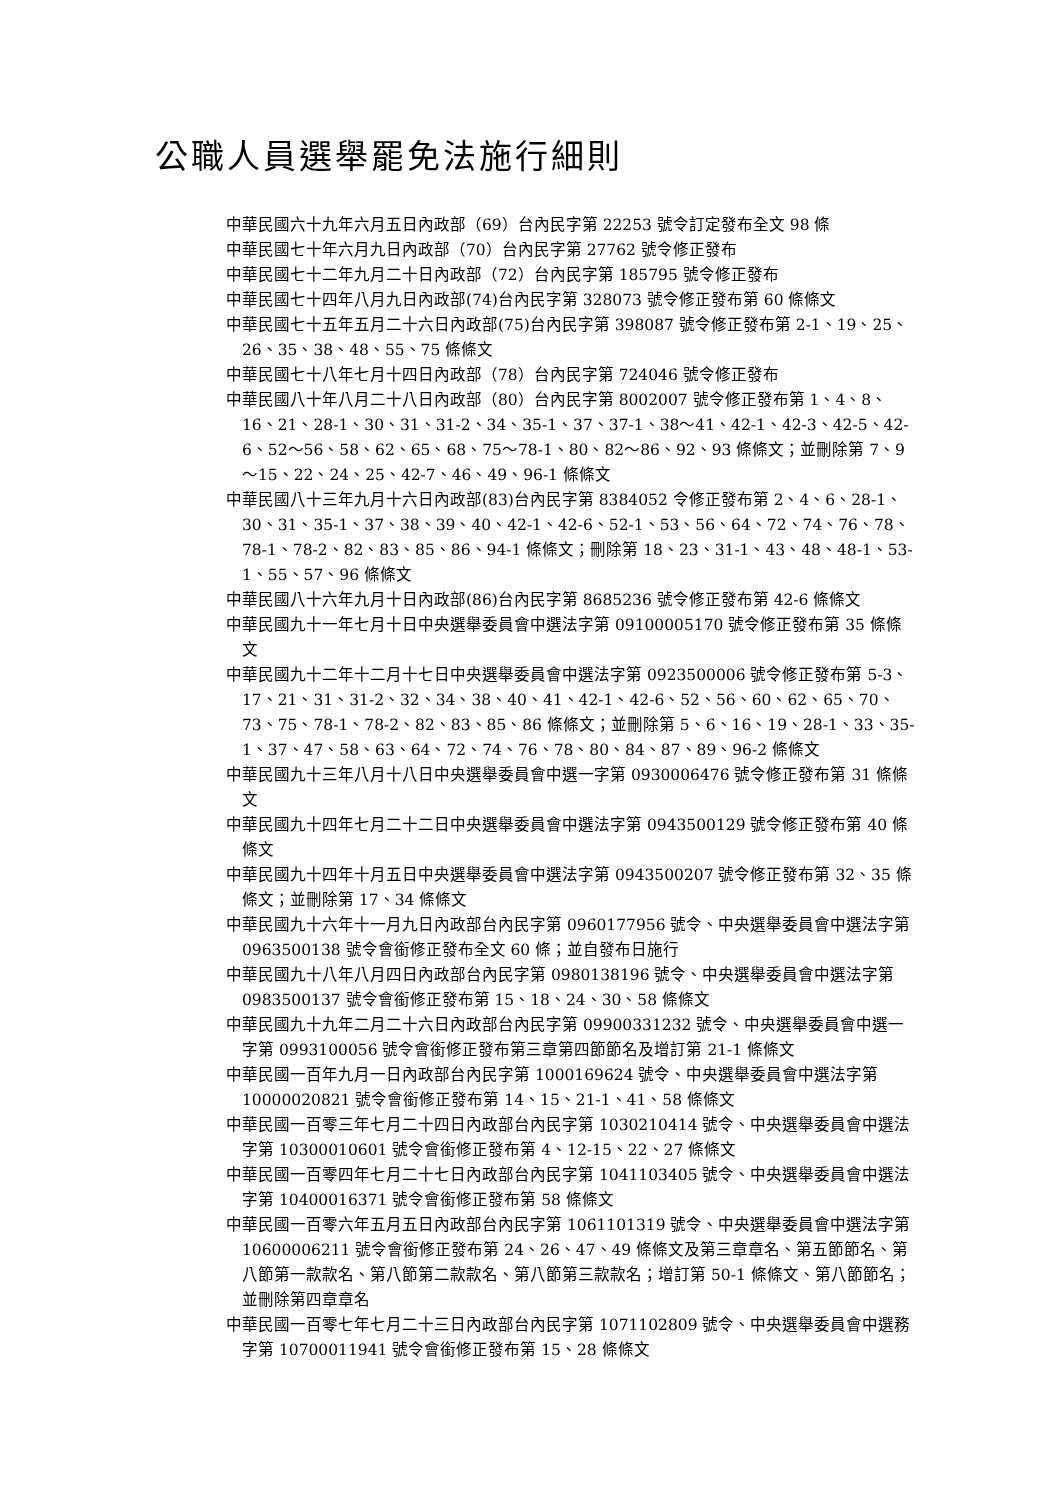公職人員選舉罷免法施行細則
中華民國六十九年六月五日內政部（69）台內民字第 22253 號令訂定發布全文 98 條
中華民國七十年六月九日內政部（70）台內民字第 27762 號令修正發布
中華民國七十二年九月二十日內政部（72）台內民字第 185795 號令修正發布
中華民國七十四年八月九日內政部(74)台內民字第 328073 號令修正發布第 60 條條文
中華民國七十五年五月二十六日內政部(75)台內民字第 398087 號令修正發布第 2-1、19、25、26、35、38、48、55、75 條條文
中華民國七十八年七月十四日內政部（78）台內民字第 724046 號令修正發布
中華民國八十年八月二十八日內政部（80）台內民字第 8002007 號令修正發布第 1、4、8、16、21、28-1、30、31、31-2、34、35-1、37、37-1、38～41、42-1、42-3、42-5、42-6、52～56、58、62、65、68、75～78-1、80、82～86、92、93 條條文；並刪除第 7、9 ～15、22、24、25、42-7、46、49、96-1 條條文
中華民國八十三年九月十六日內政部(83)台內民字第 8384052 令修正發布第 2、4、6、28-1、30、31、35-1、37、38、39、40、42-1、42-6、52-1、53、56、64、72、74、76、78、78-1、78-2、82、83、85、86、94-1 條條文；刪除第 18、23、31-1、43、48、48-1、53-1、55、57、96 條條文
中華民國八十六年九月十日內政部(86)台內民字第 8685236 號令修正發布第 42-6 條條文
中華民國九十一年七月十日中央選舉委員會中選法字第 09100005170 號令修正發布第 35 條條文
中華民國九十二年十二月十七日中央選舉委員會中選法字第 0923500006 號令修正發布第 5-3、17、21、31、31-2、32、34、38、40、41、42-1、42-6、52、56、60、62、65、70、73、75、78-1、78-2、82、83、85、86 條條文；並刪除第 5、6、16、19、28-1、33、35-1、37、47、58、63、64、72、74、76、78、80、84、87、89、96-2 條條文
中華民國九十三年八月十八日中央選舉委員會中選一字第 0930006476 號令修正發布第 31 條條文
中華民國九十四年七月二十二日中央選舉委員會中選法字第 0943500129 號令修正發布第 40 條條文
中華民國九十四年十月五日中央選舉委員會中選法字第 0943500207 號令修正發布第 32、35 條條文；並刪除第 17、34 條條文
中華民國九十六年十一月九日內政部台內民字第 0960177956 號令、中央選舉委員會中選法字第 0963500138 號令會銜修正發布全文 60 條；並自發布日施行
中華民國九十八年八月四日內政部台內民字第 0980138196 號令、中央選舉委員會中選法字第 0983500137 號令會銜修正發布第 15、18、24、30、58 條條文
中華民國九十九年二月二十六日內政部台內民字第 09900331232 號令、中央選舉委員會中選一字第 0993100056 號令會銜修正發布第三章第四節節名及增訂第 21-1 條條文
中華民國一百年九月一日內政部台內民字第 1000169624 號令、中央選舉委員會中選法字第 10000020821 號令會銜修正發布第 14、15、21-1、41、58 條條文
中華民國一百零三年七月二十四日內政部台內民字第 1030210414 號令、中央選舉委員會中選法字第 10300010601 號令會銜修正發布第 4、12-15、22、27 條條文
中華民國一百零四年七月二十七日內政部台內民字第 1041103405 號令、中央選舉委員會中選法字第 10400016371 號令會銜修正發布第 58 條條文
中華民國一百零六年五月五日內政部台內民字第 1061101319 號令、中央選舉委員會中選法字第 10600006211 號令會銜修正發布第 24、26、47、49 條條文及第三章章名、第五節節名、第八節第一款款名、第八節第二款款名、第八節第三款款名；增訂第 50-1 條條文、第八節節名；並刪除第四章章名
中華民國一百零七年七月二十三日內政部台內民字第 1071102809 號令、中央選舉委員會中選務字第 10700011941 號令會銜修正發布第 15、28 條條文